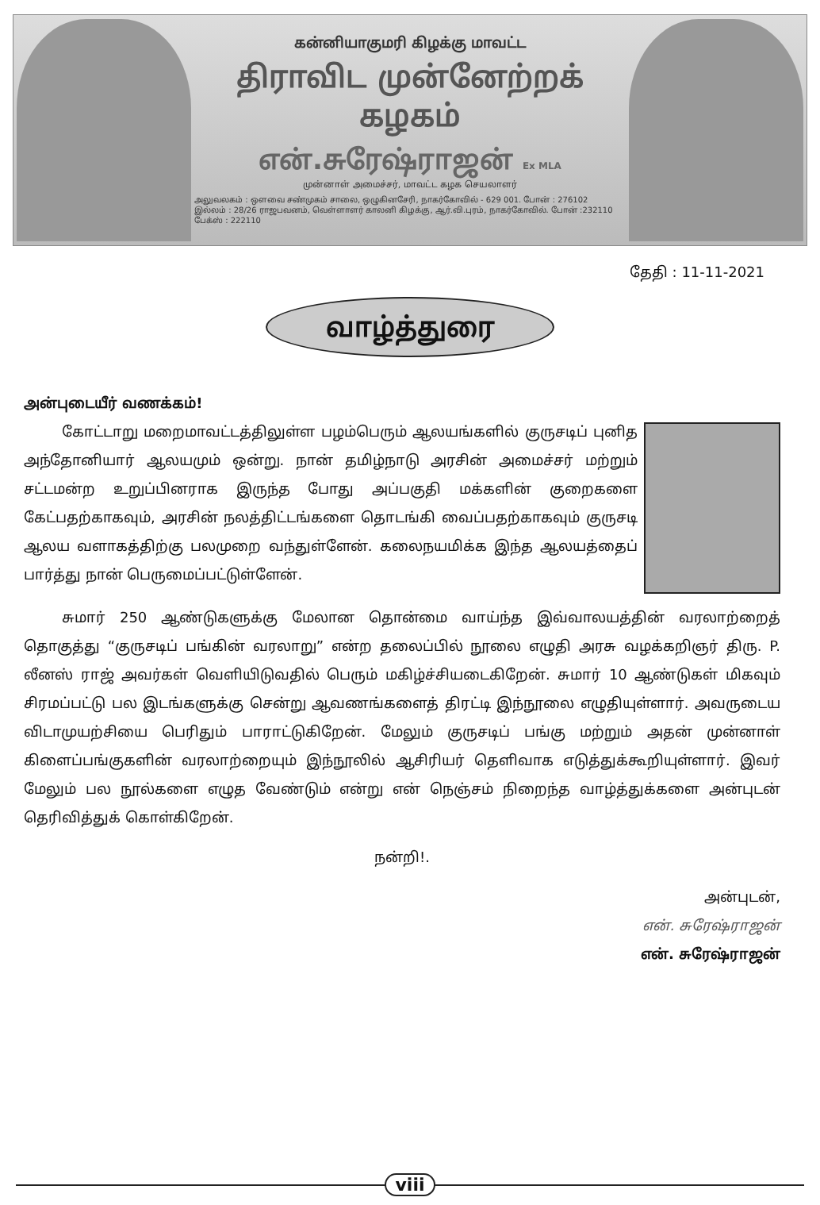கன்னியாகுமரி கிழக்கு மாவட்ட
திராவிட முன்னேற்றக் கழகம்
என்.சுரேஷ்ராஜன் Ex MLA
முன்னாள் அமைச்சர், மாவட்ட கழக செயலாளர்
அலுவலகம் : ஔவை சண்முகம் சாலை, ஒழுகினசேரி, நாகர்கோவில் - 629 001. போன் : 276102
இல்லம் : 28/26 ராஜபவனம், வெள்ளாளர் காலனி கிழக்கு, ஆர்.வி.புரம், நாகர்கோவில். போன் :232110 பேக்ஸ் : 222110
தேதி : 11-11-2021
வாழ்த்துரை
அன்புடையீர் வணக்கம்!
கோட்டாறு மறைமாவட்டத்திலுள்ள பழம்பெரும் ஆலயங்களில் குருசடிப் புனித அந்தோனியார் ஆலயமும் ஒன்று. நான் தமிழ்நாடு அரசின் அமைச்சர் மற்றும் சட்டமன்ற உறுப்பினராக இருந்த போது அப்பகுதி மக்களின் குறைகளை கேட்பதற்காகவும், அரசின் நலத்திட்டங்களை தொடங்கி வைப்பதற்காகவும் குருசடி ஆலய வளாகத்திற்கு பலமுறை வந்துள்ளேன். கலைநயமிக்க இந்த ஆலயத்தைப் பார்த்து நான் பெருமைப்பட்டுள்ளேன்.
சுமார் 250 ஆண்டுகளுக்கு மேலான தொன்மை வாய்ந்த இவ்வாலயத்தின் வரலாற்றைத் தொகுத்து “குருசடிப் பங்கின் வரலாறு” என்ற தலைப்பில் நூலை எழுதி அரசு வழக்கறிஞர் திரு. P. லீனஸ் ராஜ் அவர்கள் வெளியிடுவதில் பெரும் மகிழ்ச்சியடைகிறேன். சுமார் 10 ஆண்டுகள் மிகவும் சிரமப்பட்டு பல இடங்களுக்கு சென்று ஆவணங்களைத் திரட்டி இந்நூலை எழுதியுள்ளார். அவருடைய விடாமுயற்சியை பெரிதும் பாராட்டுகிறேன். மேலும் குருசடிப் பங்கு மற்றும் அதன் முன்னாள் கிளைப்பங்குகளின் வரலாற்றையும் இந்நூலில் ஆசிரியர் தெளிவாக எடுத்துக்கூறியுள்ளார். இவர் மேலும் பல நூல்களை எழுத வேண்டும் என்று என் நெஞ்சம் நிறைந்த வாழ்த்துக்களை அன்புடன் தெரிவித்துக் கொள்கிறேன்.
நன்றி!.
அன்புடன்,
என். சுரேஷ்ராஜன்
என். சுரேஷ்ராஜன்
viii